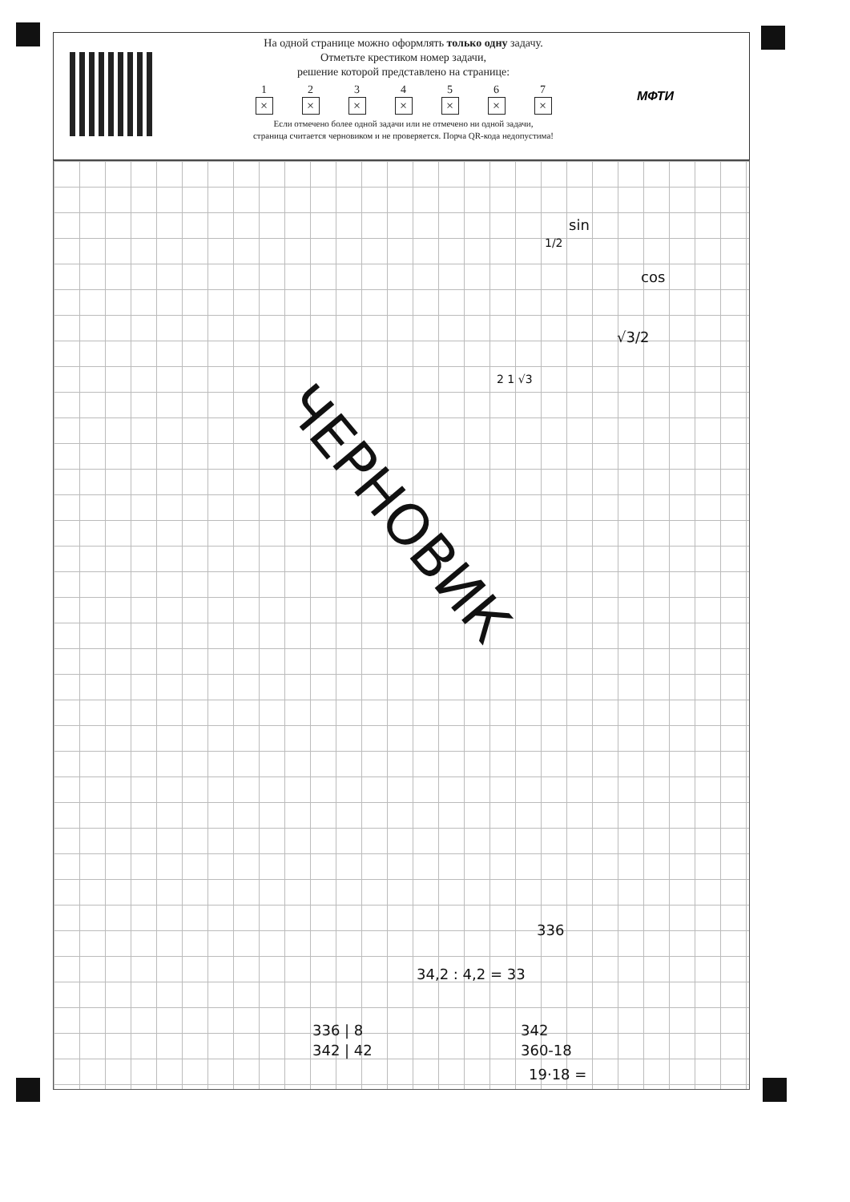На одной странице можно оформлять только одну задачу.
Отметьте крестиком номер задачи,
решение которой представлено на странице:
1
×
2
×
3
×
4
×
5
×
6
×
7
×
Если отмечено более одной задачи или не отмечено ни одной задачи,
страница считается черновиком и не проверяется. Порча QR-кода недопустима!
МФТИ
sin
1/2
cos
√3/2
2 1 √3
ЧЕРНОВИК
336
34,2 : 4,2 = 33
336 | 8 342
342 | 42 360-18
19·18 =